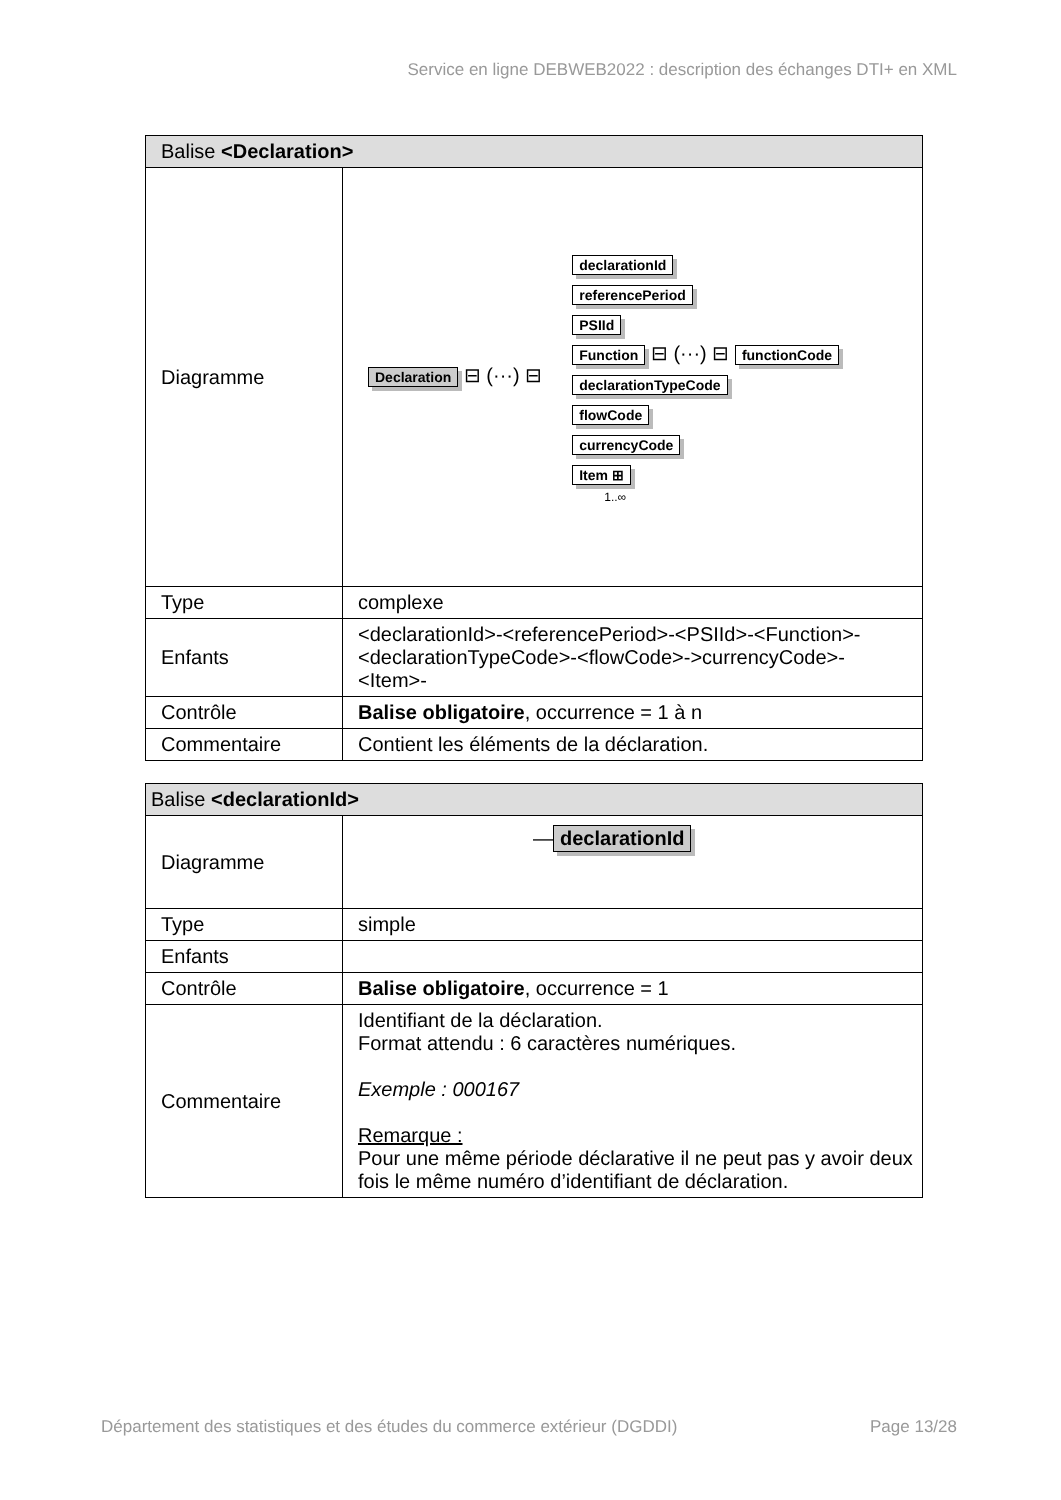Service en ligne DEBWEB2022 : description des échanges DTI+ en XML
| Balise <Declaration> | |
| --- | --- |
| Diagramme | Declaration ⊟ (···) ⊟ declarationId referencePeriod PSIId Function ⊟ (···) ⊟ functionCode declarationTypeCode flowCode currencyCode Item ⊞ 1..∞ |
| Type | complexe |
| Enfants | <declarationId>-<referencePeriod>-<PSIId>-<Function>-<declarationTypeCode>-<flowCode>->currencyCode>-<Item>- |
| Contrôle | Balise obligatoire , occurrence = 1 à n |
| Commentaire | Contient les éléments de la déclaration. |
| Balise <declarationId> | |
| --- | --- |
| Diagramme | — declarationId |
| Type | simple |
| Enfants | |
| Contrôle | Balise obligatoire , occurrence = 1 |
| Commentaire | Identifiant de la déclaration. Format attendu : 6 caractères numériques. Exemple : 000167 Remarque : Pour une même période déclarative il ne peut pas y avoir deux fois le même numéro d’identifiant de déclaration. |
Département des statistiques et des études du commerce extérieur (DGDDI) Page 13/28